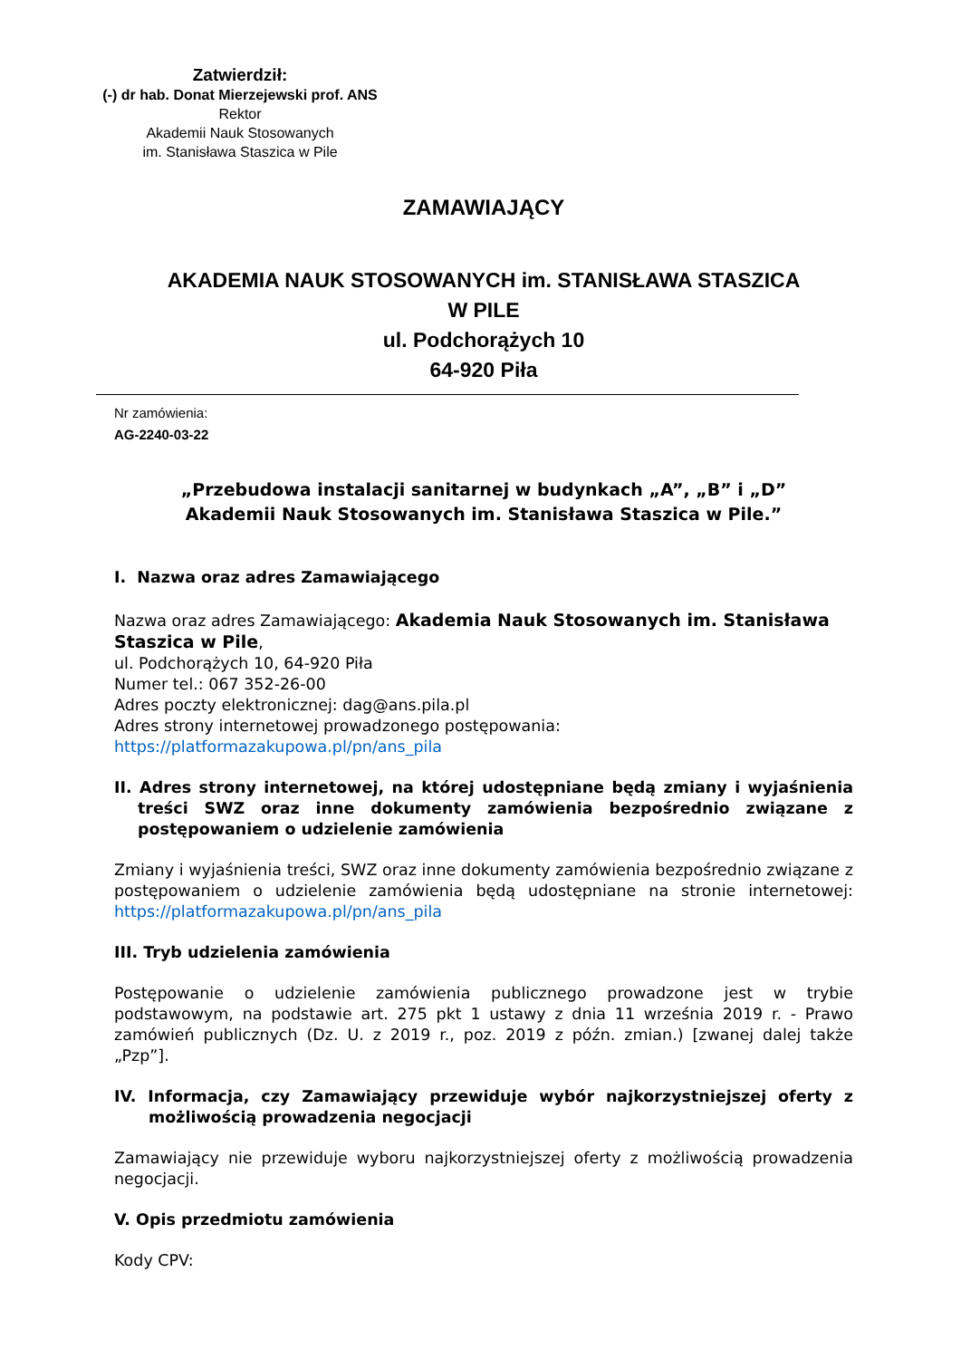Zatwierdził:
(-) dr hab. Donat Mierzejewski prof. ANS
Rektor
Akademii Nauk Stosowanych
im. Stanisława Staszica w Pile
ZAMAWIAJĄCY
AKADEMIA NAUK STOSOWANYCH im. STANISŁAWA STASZICA
W PILE
ul. Podchorążych 10
64-920 Piła
Nr zamówienia:
AG-2240-03-22
„Przebudowa instalacji sanitarnej w budynkach „A”, „B” i „D”
Akademii Nauk Stosowanych im. Stanisława Staszica w Pile.”
I. Nazwa oraz adres Zamawiającego
Nazwa oraz adres Zamawiającego: Akademia Nauk Stosowanych im. Stanisława Staszica w Pile,
ul. Podchorążych 10, 64-920 Piła
Numer tel.: 067 352-26-00
Adres poczty elektronicznej: dag@ans.pila.pl
Adres strony internetowej prowadzonego postępowania:
https://platformazakupowa.pl/pn/ans_pila
II. Adres strony internetowej, na której udostępniane będą zmiany i wyjaśnienia treści SWZ oraz inne dokumenty zamówienia bezpośrednio związane z postępowaniem o udzielenie zamówienia
Zmiany i wyjaśnienia treści, SWZ oraz inne dokumenty zamówienia bezpośrednio związane z postępowaniem o udzielenie zamówienia będą udostępniane na stronie internetowej: https://platformazakupowa.pl/pn/ans_pila
III. Tryb udzielenia zamówienia
Postępowanie o udzielenie zamówienia publicznego prowadzone jest w trybie podstawowym, na podstawie art. 275 pkt 1 ustawy z dnia 11 września 2019 r. - Prawo zamówień publicznych (Dz. U. z 2019 r., poz. 2019 z późn. zmian.) [zwanej dalej także „Pzp”].
IV. Informacja, czy Zamawiający przewiduje wybór najkorzystniejszej oferty z możliwością prowadzenia negocjacji
Zamawiający nie przewiduje wyboru najkorzystniejszej oferty z możliwością prowadzenia negocjacji.
V. Opis przedmiotu zamówienia
Kody CPV: